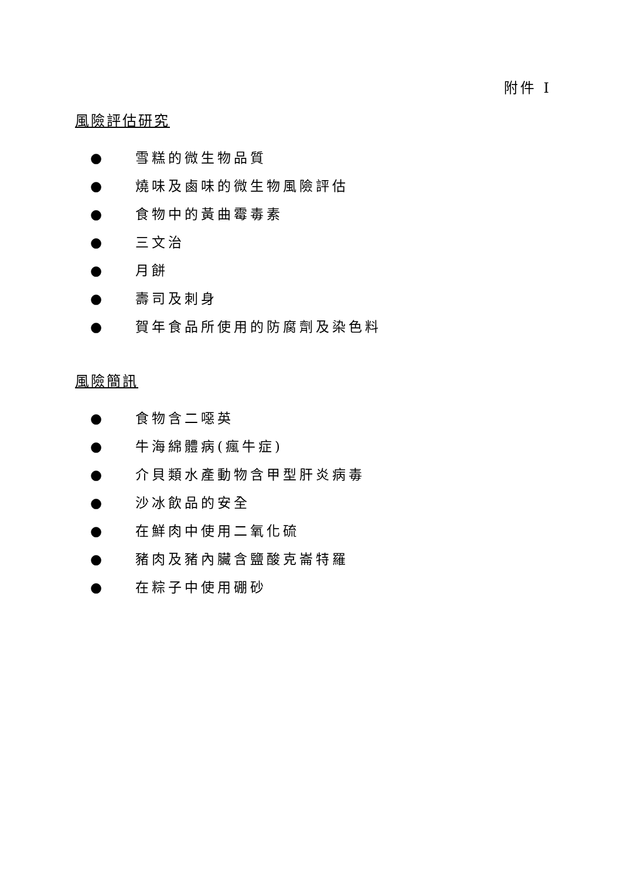附件 I
風險評估研究
● 雪糕的微生物品質
● 燒味及鹵味的微生物風險評估
● 食物中的黃曲霉毒素
● 三文治
● 月餅
● 壽司及刺身
● 賀年食品所使用的防腐劑及染色料
風險簡訊
● 食物含二噁英
● 牛海綿體病(瘋牛症)
● 介貝類水產動物含甲型肝炎病毒
● 沙冰飲品的安全
● 在鮮肉中使用二氧化硫
● 豬肉及豬內臟含鹽酸克崙特羅
● 在粽子中使用硼砂